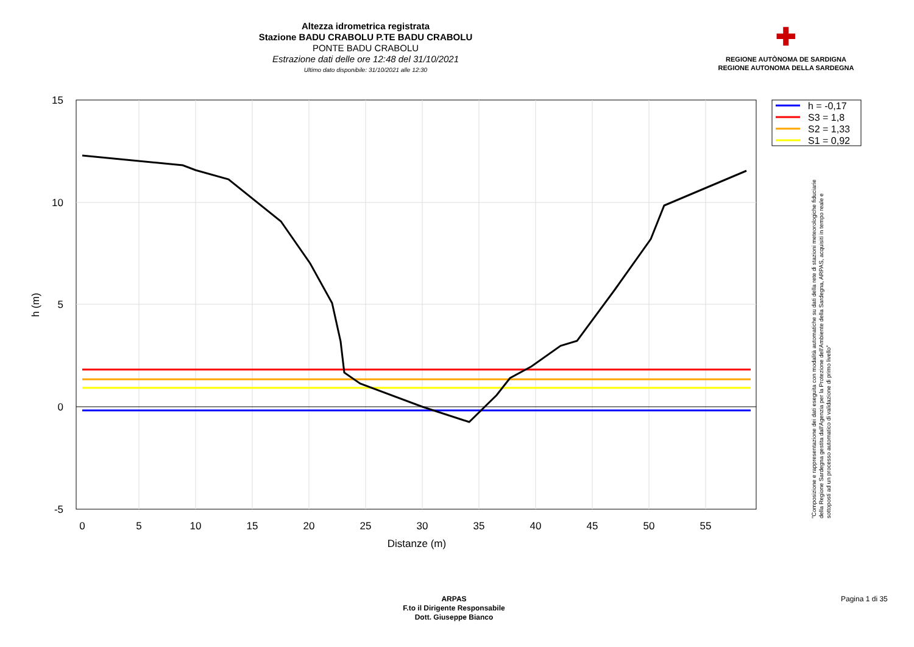Altezza idrometrica registrata
Stazione BADU CRABOLU P.TE BADU CRABOLU
PONTE BADU CRABOLU
Estrazione dati delle ore 12:48 del 31/10/2021
Ultimo dato disponibile: 31/10/2021 alle 12:30
✚
REGIONE AUTÒNOMA DE SARDIGNA
REGIONE AUTONOMA DELLA SARDEGNA
15
10
5
0
-5
0
5
10
15
20
25
30
35
40
45
50
55
Distanze (m)
h (m)
h = -0,17
S3 = 1,8
S2 = 1,33
S1 = 0,92
"Composizione e rappresentazione dei dati eseguita con modalità automatiche su dati della rete di stazioni meteorologiche fiduciarie della Regione Sardegna gestita dall'Agenzia per la Protezione dell'Ambiente della Sardegna, ARPAS, acquisiti in tempo reale e sottoposti ad un processo automatico di validazione di primo livello"
ARPAS
F.to il Dirigente Responsabile
Dott. Giuseppe Bianco
Pagina 1 di 35